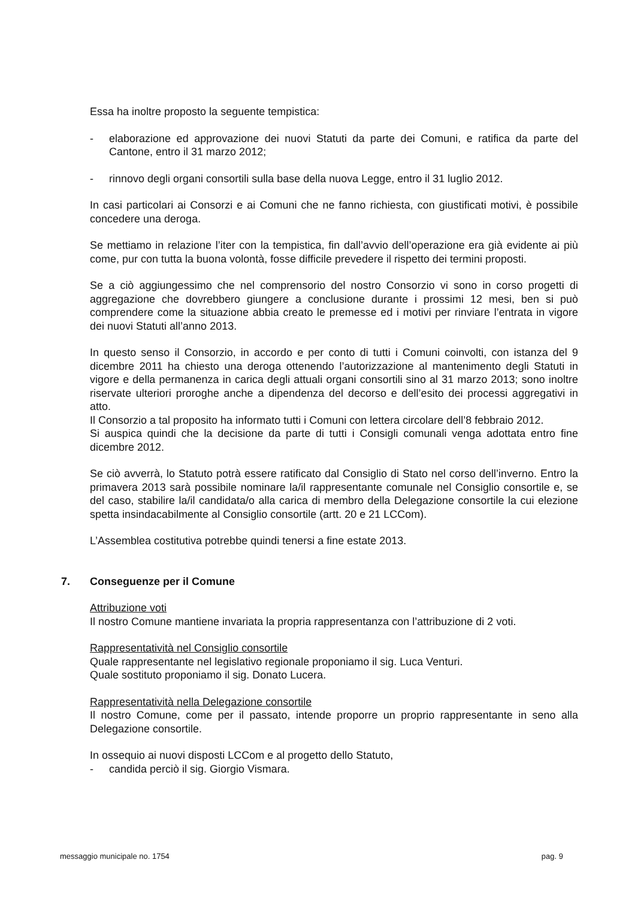Essa ha inoltre proposto la seguente tempistica:
- elaborazione ed approvazione dei nuovi Statuti da parte dei Comuni, e ratifica da parte del Cantone, entro il 31 marzo 2012;
- rinnovo degli organi consortili sulla base della nuova Legge, entro il 31 luglio 2012.
In casi particolari ai Consorzi e ai Comuni che ne fanno richiesta, con giustificati motivi, è possibile concedere una deroga.
Se mettiamo in relazione l’iter con la tempistica, fin dall’avvio dell’operazione era già evidente ai più come, pur con tutta la buona volontà, fosse difficile prevedere il rispetto dei termini proposti.
Se a ciò aggiungessimo che nel comprensorio del nostro Consorzio vi sono in corso progetti di aggregazione che dovrebbero giungere a conclusione durante i prossimi 12 mesi, ben si può comprendere come la situazione abbia creato le premesse ed i motivi per rinviare l’entrata in vigore dei nuovi Statuti all’anno 2013.
In questo senso il Consorzio, in accordo e per conto di tutti i Comuni coinvolti, con istanza del 9 dicembre 2011 ha chiesto una deroga ottenendo l’autorizzazione al mantenimento degli Statuti in vigore e della permanenza in carica degli attuali organi consortili sino al 31 marzo 2013; sono inoltre riservate ulteriori proroghe anche a dipendenza del decorso e dell’esito dei processi aggregativi in atto.
Il Consorzio a tal proposito ha informato tutti i Comuni con lettera circolare dell’8 febbraio 2012.
Si auspica quindi che la decisione da parte di tutti i Consigli comunali venga adottata entro fine dicembre 2012.
Se ciò avverrà, lo Statuto potrà essere ratificato dal Consiglio di Stato nel corso dell’inverno. Entro la primavera 2013 sarà possibile nominare la/il rappresentante comunale nel Consiglio consortile e, se del caso, stabilire la/il candidata/o alla carica di membro della Delegazione consortile la cui elezione spetta insindacabilmente al Consiglio consortile (artt. 20 e 21 LCCom).
L’Assemblea costitutiva potrebbe quindi tenersi a fine estate 2013.
7. Conseguenze per il Comune
Attribuzione voti
Il nostro Comune mantiene invariata la propria rappresentanza con l’attribuzione di 2 voti.
Rappresentatività nel Consiglio consortile
Quale rappresentante nel legislativo regionale proponiamo il sig. Luca Venturi.
Quale sostituto proponiamo il sig. Donato Lucera.
Rappresentatività nella Delegazione consortile
Il nostro Comune, come per il passato, intende proporre un proprio rappresentante in seno alla Delegazione consortile.
In ossequio ai nuovi disposti LCCom e al progetto dello Statuto,
- candida perciò il sig. Giorgio Vismara.
messaggio municipale no. 1754 pag. 9